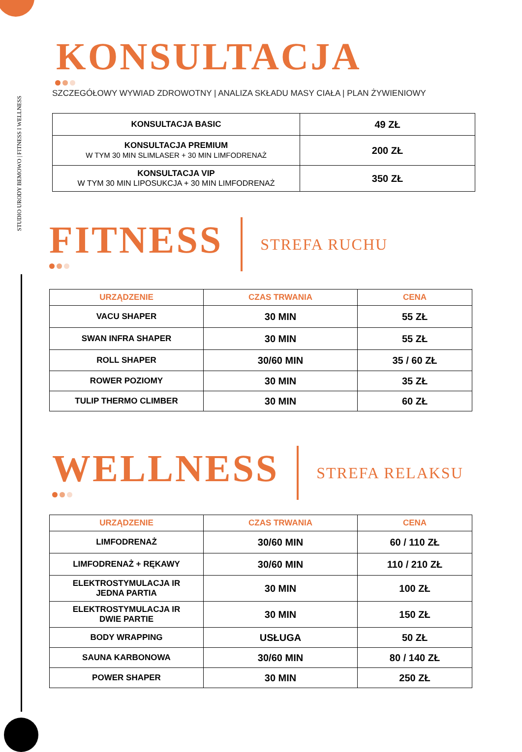STUDIO URODY BEMOWO | FITNESS I WELLNESS
KONSULTACJA
SZCZEGÓŁOWY WYWIAD ZDROWOTNY | ANALIZA SKŁADU MASY CIAŁA | PLAN ŻYWIENIOWY
| KONSULTACJA BASIC | 49 ZŁ |
| KONSULTACJA PREMIUM W TYM 30 MIN SLIMLASER + 30 MIN LIMFODRENAŻ | 200 ZŁ |
| KONSULTACJA VIP W TYM 30 MIN LIPOSUKCJA + 30 MIN LIMFODRENAŻ | 350 ZŁ |
FITNESS
STREFA RUCHU
| URZĄDZENIE | CZAS TRWANIA | CENA |
| --- | --- | --- |
| VACU SHAPER | 30 MIN | 55 ZŁ |
| SWAN INFRA SHAPER | 30 MIN | 55 ZŁ |
| ROLL SHAPER | 30/60 MIN | 35 / 60 ZŁ |
| ROWER POZIOMY | 30 MIN | 35 ZŁ |
| TULIP THERMO CLIMBER | 30 MIN | 60 ZŁ |
WELLNESS
STREFA RELAKSU
| URZĄDZENIE | CZAS TRWANIA | CENA |
| --- | --- | --- |
| LIMFODRENAŻ | 30/60 MIN | 60 / 110 ZŁ |
| LIMFODRENAŻ + RĘKAWY | 30/60 MIN | 110 / 210 ZŁ |
| ELEKTROSTYMULACJA IR JEDNA PARTIA | 30 MIN | 100 ZŁ |
| ELEKTROSTYMULACJA IR DWIE PARTIE | 30 MIN | 150 ZŁ |
| BODY WRAPPING | USŁUGA | 50 ZŁ |
| SAUNA KARBONOWA | 30/60 MIN | 80 / 140 ZŁ |
| POWER SHAPER | 30 MIN | 250 ZŁ |